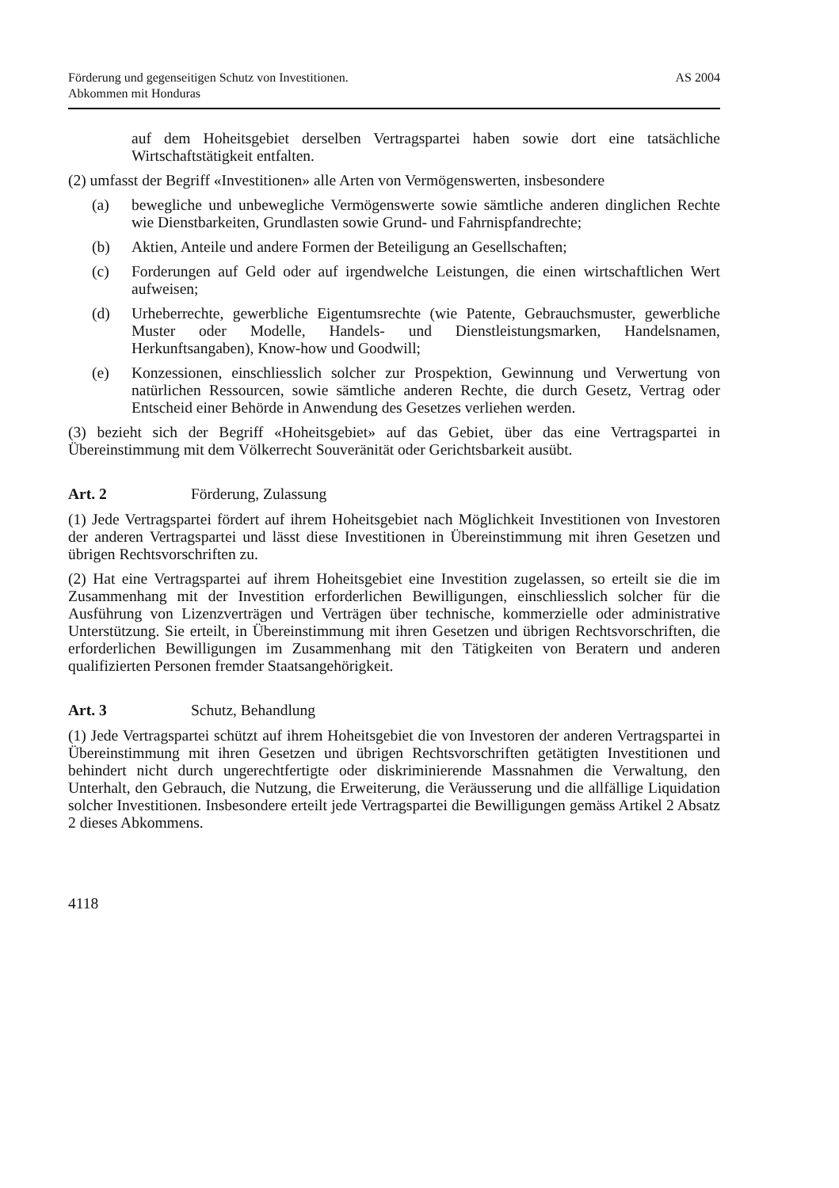Förderung und gegenseitigen Schutz von Investitionen.
Abkommen mit Honduras
AS 2004
auf dem Hoheitsgebiet derselben Vertragspartei haben sowie dort eine tatsächliche Wirtschaftstätigkeit entfalten.
(2) umfasst der Begriff «Investitionen» alle Arten von Vermögenswerten, insbesondere
(a) bewegliche und unbewegliche Vermögenswerte sowie sämtliche anderen dinglichen Rechte wie Dienstbarkeiten, Grundlasten sowie Grund- und Fahrnispfandrechte;
(b) Aktien, Anteile und andere Formen der Beteiligung an Gesellschaften;
(c) Forderungen auf Geld oder auf irgendwelche Leistungen, die einen wirtschaftlichen Wert aufweisen;
(d) Urheberrechte, gewerbliche Eigentumsrechte (wie Patente, Gebrauchsmuster, gewerbliche Muster oder Modelle, Handels- und Dienstleistungsmarken, Handelsnamen, Herkunftsangaben), Know-how und Goodwill;
(e) Konzessionen, einschliesslich solcher zur Prospektion, Gewinnung und Verwertung von natürlichen Ressourcen, sowie sämtliche anderen Rechte, die durch Gesetz, Vertrag oder Entscheid einer Behörde in Anwendung des Gesetzes verliehen werden.
(3) bezieht sich der Begriff «Hoheitsgebiet» auf das Gebiet, über das eine Vertragspartei in Übereinstimmung mit dem Völkerrecht Souveränität oder Gerichtsbarkeit ausübt.
Art. 2 Förderung, Zulassung
(1) Jede Vertragspartei fördert auf ihrem Hoheitsgebiet nach Möglichkeit Investitionen von Investoren der anderen Vertragspartei und lässt diese Investitionen in Übereinstimmung mit ihren Gesetzen und übrigen Rechtsvorschriften zu.
(2) Hat eine Vertragspartei auf ihrem Hoheitsgebiet eine Investition zugelassen, so erteilt sie die im Zusammenhang mit der Investition erforderlichen Bewilligungen, einschliesslich solcher für die Ausführung von Lizenzverträgen und Verträgen über technische, kommerzielle oder administrative Unterstützung. Sie erteilt, in Übereinstimmung mit ihren Gesetzen und übrigen Rechtsvorschriften, die erforderlichen Bewilligungen im Zusammenhang mit den Tätigkeiten von Beratern und anderen qualifizierten Personen fremder Staatsangehörigkeit.
Art. 3 Schutz, Behandlung
(1) Jede Vertragspartei schützt auf ihrem Hoheitsgebiet die von Investoren der anderen Vertragspartei in Übereinstimmung mit ihren Gesetzen und übrigen Rechtsvorschriften getätigten Investitionen und behindert nicht durch ungerechtfertigte oder diskriminierende Massnahmen die Verwaltung, den Unterhalt, den Gebrauch, die Nutzung, die Erweiterung, die Veräusserung und die allfällige Liquidation solcher Investitionen. Insbesondere erteilt jede Vertragspartei die Bewilligungen gemäss Artikel 2 Absatz 2 dieses Abkommens.
4118